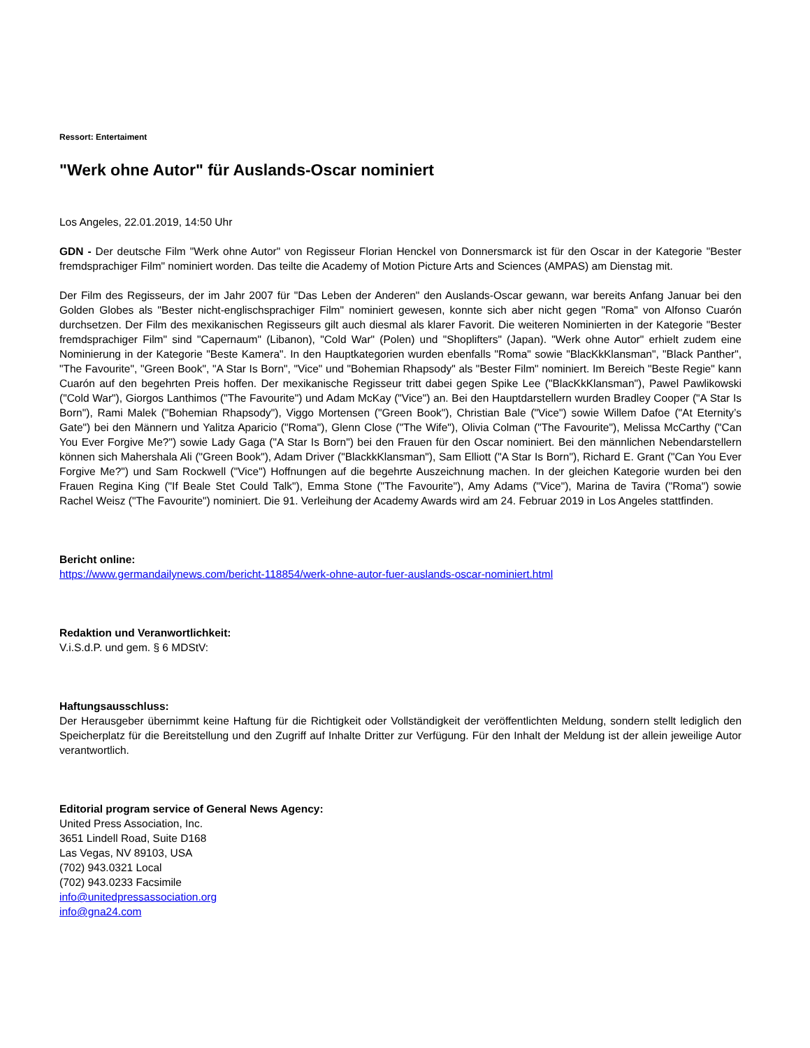Ressort: Entertaiment
"Werk ohne Autor" für Auslands-Oscar nominiert
Los Angeles, 22.01.2019, 14:50 Uhr
GDN - Der deutsche Film "Werk ohne Autor" von Regisseur Florian Henckel von Donnersmarck ist für den Oscar in der Kategorie "Bester fremdsprachiger Film" nominiert worden. Das teilte die Academy of Motion Picture Arts and Sciences (AMPAS) am Dienstag mit.
Der Film des Regisseurs, der im Jahr 2007 für "Das Leben der Anderen" den Auslands-Oscar gewann, war bereits Anfang Januar bei den Golden Globes als "Bester nicht-englischsprachiger Film" nominiert gewesen, konnte sich aber nicht gegen "Roma" von Alfonso Cuarón durchsetzen. Der Film des mexikanischen Regisseurs gilt auch diesmal als klarer Favorit. Die weiteren Nominierten in der Kategorie "Bester fremdsprachiger Film" sind "Capernaum" (Libanon), "Cold War" (Polen) und "Shoplifters" (Japan). "Werk ohne Autor" erhielt zudem eine Nominierung in der Kategorie "Beste Kamera". In den Hauptkategorien wurden ebenfalls "Roma" sowie "BlacKkKlansman", "Black Panther", "The Favourite", "Green Book", "A Star Is Born", "Vice" und "Bohemian Rhapsody" als "Bester Film" nominiert. Im Bereich "Beste Regie" kann Cuarón auf den begehrten Preis hoffen. Der mexikanische Regisseur tritt dabei gegen Spike Lee ("BlacKkKlansman"), Pawel Pawlikowski ("Cold War"), Giorgos Lanthimos ("The Favourite") und Adam McKay ("Vice") an. Bei den Hauptdarstellern wurden Bradley Cooper ("A Star Is Born"), Rami Malek ("Bohemian Rhapsody"), Viggo Mortensen ("Green Book"), Christian Bale ("Vice") sowie Willem Dafoe ("At Eternity’s Gate") bei den Männern und Yalitza Aparicio ("Roma"), Glenn Close ("The Wife"), Olivia Colman ("The Favourite"), Melissa McCarthy ("Can You Ever Forgive Me?") sowie Lady Gaga ("A Star Is Born") bei den Frauen für den Oscar nominiert. Bei den männlichen Nebendarstellern können sich Mahershala Ali ("Green Book"), Adam Driver ("BlackkKlansman"), Sam Elliott ("A Star Is Born"), Richard E. Grant ("Can You Ever Forgive Me?") und Sam Rockwell ("Vice") Hoffnungen auf die begehrte Auszeichnung machen. In der gleichen Kategorie wurden bei den Frauen Regina King ("If Beale Stet Could Talk"), Emma Stone ("The Favourite"), Amy Adams ("Vice"), Marina de Tavira ("Roma") sowie Rachel Weisz ("The Favourite") nominiert. Die 91. Verleihung der Academy Awards wird am 24. Februar 2019 in Los Angeles stattfinden.
Bericht online:
https://www.germandailynews.com/bericht-118854/werk-ohne-autor-fuer-auslands-oscar-nominiert.html
Redaktion und Veranwortlichkeit:
V.i.S.d.P. und gem. § 6 MDStV:
Haftungsausschluss:
Der Herausgeber übernimmt keine Haftung für die Richtigkeit oder Vollständigkeit der veröffentlichten Meldung, sondern stellt lediglich den Speicherplatz für die Bereitstellung und den Zugriff auf Inhalte Dritter zur Verfügung. Für den Inhalt der Meldung ist der allein jeweilige Autor verantwortlich.
Editorial program service of General News Agency:
United Press Association, Inc.
3651 Lindell Road, Suite D168
Las Vegas, NV 89103, USA
(702) 943.0321 Local
(702) 943.0233 Facsimile
info@unitedpressassociation.org
info@gna24.com